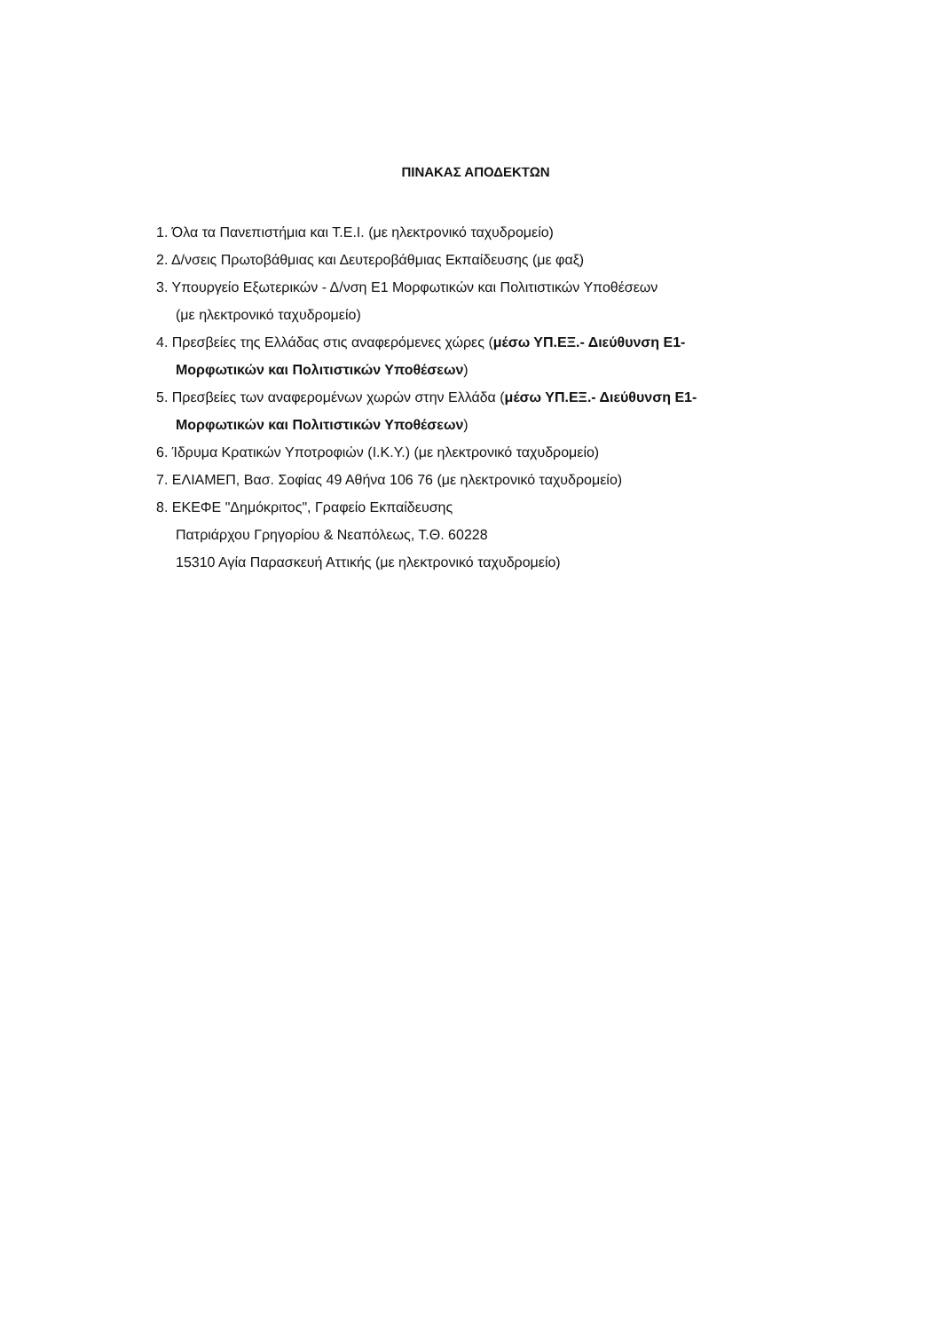ΠΙΝΑΚΑΣ ΑΠΟΔΕΚΤΩΝ
1. Όλα τα Πανεπιστήμια και Τ.Ε.Ι. (με ηλεκτρονικό ταχυδρομείο)
2. Δ/νσεις Πρωτοβάθμιας και Δευτεροβάθμιας Εκπαίδευσης (με φαξ)
3. Υπουργείο Εξωτερικών - Δ/νση Ε1 Μορφωτικών και Πολιτιστικών Υποθέσεων
(με ηλεκτρονικό ταχυδρομείο)
4. Πρεσβείες της Ελλάδας στις αναφερόμενες χώρες (μέσω ΥΠ.ΕΞ.- Διεύθυνση Ε1-
Μορφωτικών και Πολιτιστικών Υποθέσεων)
5. Πρεσβείες των αναφερομένων χωρών στην Ελλάδα (μέσω ΥΠ.ΕΞ.- Διεύθυνση Ε1-
Μορφωτικών και Πολιτιστικών Υποθέσεων)
6. Ίδρυμα Κρατικών Υποτροφιών (Ι.Κ.Υ.) (με ηλεκτρονικό ταχυδρομείο)
7. ΕΛΙΑΜΕΠ, Βασ. Σοφίας 49 Αθήνα 106 76 (με ηλεκτρονικό ταχυδρομείο)
8. ΕΚΕΦΕ "Δημόκριτος", Γραφείο Εκπαίδευσης
Πατριάρχου Γρηγορίου & Νεαπόλεως, Τ.Θ. 60228
15310 Αγία Παρασκευή Αττικής (με ηλεκτρονικό ταχυδρομείο)